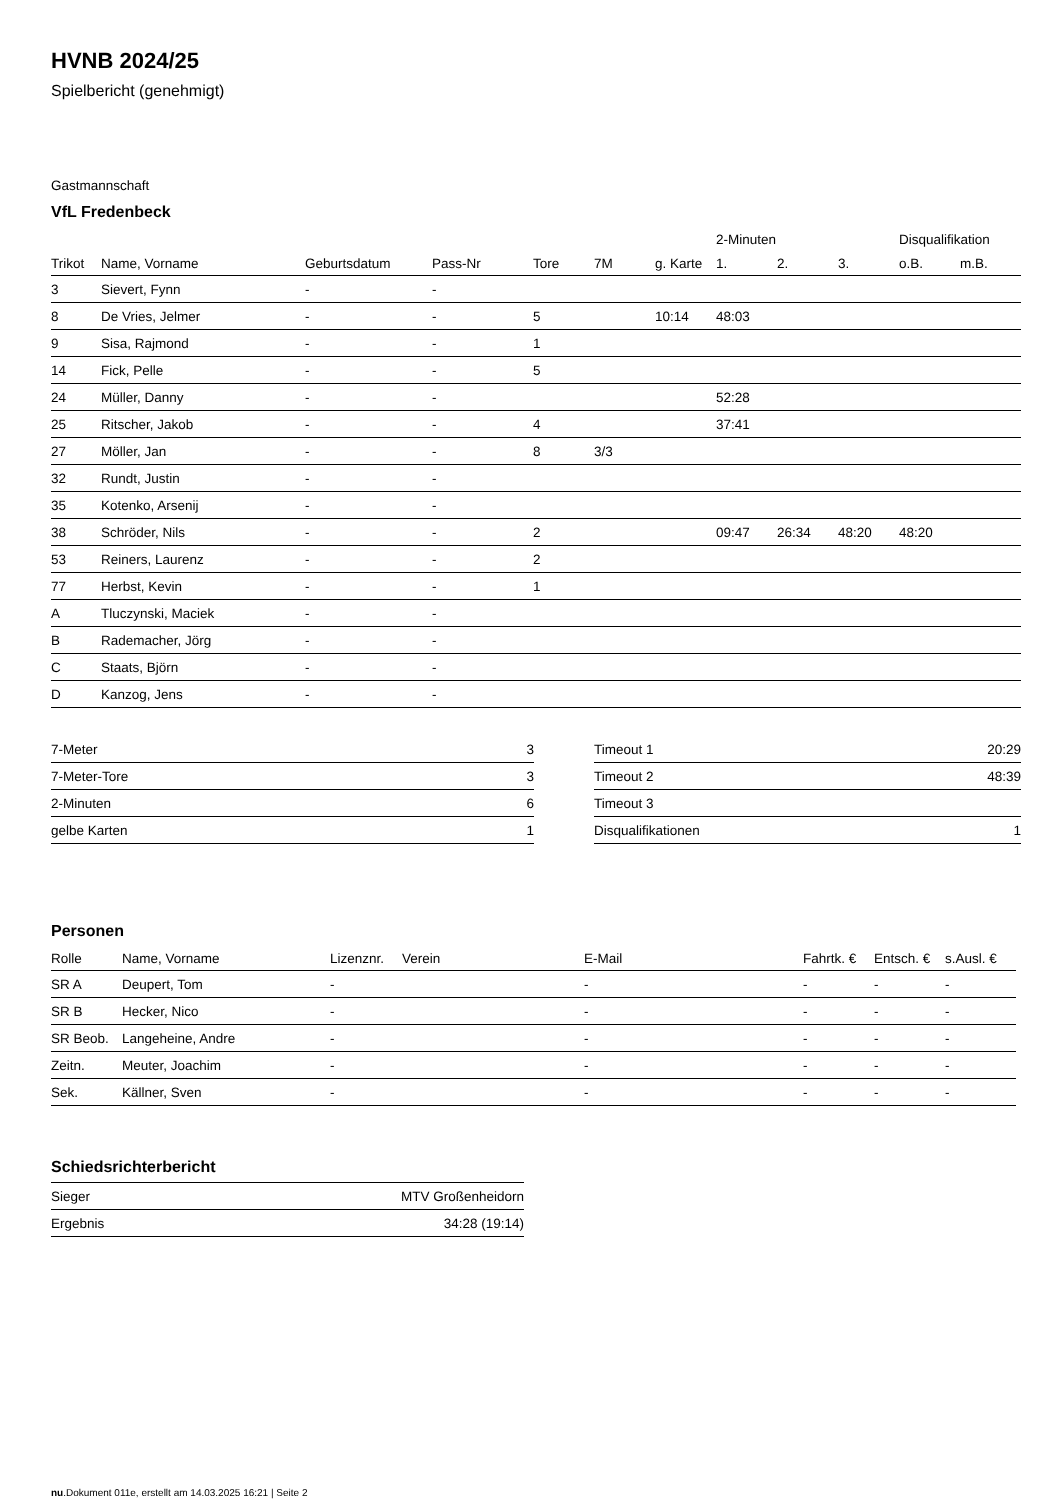HVNB 2024/25
Spielbericht (genehmigt)
Gastmannschaft
VfL Fredenbeck
| | | | | | | | 2-Minuten | | | Disqualifikation | |
| --- | --- | --- | --- | --- | --- | --- | --- | --- | --- | --- | --- |
| Trikot | Name, Vorname | Geburtsdatum | Pass-Nr | Tore | 7M | g. Karte | 1. | 2. | 3. | o.B. | m.B. |
| 3 | Sievert, Fynn | - | - | | | | | | | | |
| 8 | De Vries, Jelmer | - | - | 5 | | 10:14 | 48:03 | | | | |
| 9 | Sisa, Rajmond | - | - | 1 | | | | | | | |
| 14 | Fick, Pelle | - | - | 5 | | | | | | | |
| 24 | Müller, Danny | - | - | | | | 52:28 | | | | |
| 25 | Ritscher, Jakob | - | - | 4 | | | 37:41 | | | | |
| 27 | Möller, Jan | - | - | 8 | 3/3 | | | | | | |
| 32 | Rundt, Justin | - | - | | | | | | | | |
| 35 | Kotenko, Arsenij | - | - | | | | | | | | |
| 38 | Schröder, Nils | - | - | 2 | | | 09:47 | 26:34 | 48:20 | 48:20 | |
| 53 | Reiners, Laurenz | - | - | 2 | | | | | | | |
| 77 | Herbst, Kevin | - | - | 1 | | | | | | | |
| A | Tluczynski, Maciek | - | - | | | | | | | | |
| B | Rademacher, Jörg | - | - | | | | | | | | |
| C | Staats, Björn | - | - | | | | | | | | |
| D | Kanzog, Jens | - | - | | | | | | | | |
| 7-Meter | 3 |
| 7-Meter-Tore | 3 |
| 2-Minuten | 6 |
| gelbe Karten | 1 |
| Timeout 1 | 20:29 |
| Timeout 2 | 48:39 |
| Timeout 3 | |
| Disqualifikationen | 1 |
Personen
| Rolle | Name, Vorname | Lizenznr. | Verein | E-Mail | Fahrtk. € | Entsch. € | s.Ausl. € |
| --- | --- | --- | --- | --- | --- | --- | --- |
| SR A | Deupert, Tom | - | | - | - | - | - |
| SR B | Hecker, Nico | - | | - | - | - | - |
| SR Beob. | Langeheine, Andre | - | | - | - | - | - |
| Zeitn. | Meuter, Joachim | - | | - | - | - | - |
| Sek. | Källner, Sven | - | | - | - | - | - |
Schiedsrichterbericht
| Sieger | MTV Großenheidorn |
| Ergebnis | 34:28 (19:14) |
nu.Dokument 011e, erstellt am 14.03.2025 16:21 | Seite 2